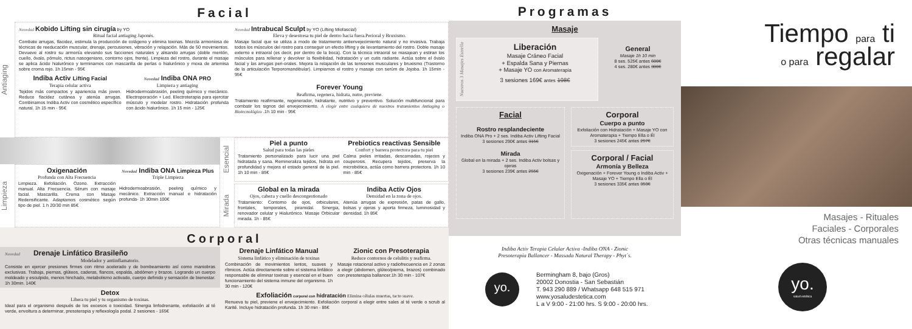Facial
Antiaging
Novedad Kobido Lifting sin cirugía by YO
Ritual facial antiaging Japonés.
Combate arrugas, flacidez, estimula la producción de colágeno y elimina toxinas. Mezcla armoniosa de técnicas de reeducación muscular, drenaje, percusiones, vibración y relajación. Más de 50 movimientos. Devueve al rostro su armonía elevando sus facciones naturales y alisando arrugas (doble mentón, cuello, óvalo, pómulo, rictus nasogeniano, contorno ojos, frente). Limpieza del rostro, durante el masaje se aplica ácido hialurónico y terminamos con mascarilla de perlas o hialurónico y moxa de artemisa sobre croma rojo. 1h 15min - 95€
Indiba Activ Lifting Facial
Terapia celular activa
Tejidos más compactos y apariencia más joven. Reduce flacidez cutánea y atenúa arrugas. Combinamos Indiba Activ con cosmético específico natural. 1h 15 min - 95€
Novedad Indiba ONA PRO
Limpieza y antiaging
Hidrodermoabrasión, peeling químico y mecánico. Electroporación + Led. Electroterapia para ejercitar músculo y modelar rostro. Hidratación profunda con ácido hialurónico. 1h 15 min - 125€
Novedad Intrabucal Sculpt by YO (Lifting Miofascial)
Eleva y desestresa tu piel de dentro hacia fuera.Perioral y Bruxismo.
Masaje facial que se utiliza a modo de tratamiento antienvejecimiento natural y no invasiva. Trabaja todos los músculos del rostro para conseguir un efecto lifting y de levantamiento del rostro. Doble masaje externo e intraoral (es decir, por dentro de la boca). Con la técnica intraoral se masajean y estiran los músculos para rellenar y devolver la flexibilidad, hidratación y un cutis radiante. Actúa sobre el óvalo facial y las arrugas peri-orales. Mejora la relajación de las tensiones musculares y bruxismo (Trastorno de la articulación Terporomandibular). Limpiamos el rostro y masaje con serúm de Jojoba. 1h 15min - 95€
Forever Young
Reafirma, regenera, hidrata, nutre, previene.
Tratamiento reafirmante, regenerador, hidratante, nutritivo y preventivo. Solución multifuncional para combatir los signos del envejecimiento. A elegir entre cualquiera de nuestros tratamientos Antiaging o Biotecnológico .1h 10 min - 95€
Limpieza
Oxigenación
Profunda con Alta Frecuencia
Limpieza. Exfoliación. Ozono. Extracción manual. Alta Frecuencia. Sérum con masaje facial. Mascarilla. Crema con Masaje Redensificante. Adaptamos cosmético según tipo de piel. 1 h 20/30 min 85€
Novedad Indiba ONA Limpieza Plus
Triple Limpieza
Hidrodermoabrasión, peeling químico y mecánico. Extracción manual e hidratación profunda- 1h 30min 100€
Esencial
Piel a punto
Salud para todas las pieles
Tratamiento personalizado para lucir una piel hidratada y sana. Remineraliza tejidos, hidrata en profundidad y mejora el estado general de la piel. 1h 10 min - 85€
Prebiotics reactivas Sensible
Confort y barrera protectora para tu piel
Calma pieles irritadas, descamadas, rojeces y couperosis. Recupera tejidos, preserva la microbiótica, actúa como barrera protectora. 1h 10 min - 85€
Mirada
Global en la mirada
Ojos, cabeza y cuello descongestionado
Tratamiento: Contorno de ojos, orbiculares, frontales, temporales, piramidal. Sinergia, renovador celular y Hialurónico. Masaje Orbicular mirada. 1h - 85€
Indiba Activ Ojos
Densidad en la zona de ojos.
Atenúa arrugas de expresión, patas de gallo, bolsas y ojeras y aporta firmeza, luminosidad y densidad. 1h 85€
Corporal
Novedad Drenaje Linfático Brasileño
Modelador y antiinflamatorio.
Consiste en ejercer presiones firmes con ritmo acelerado y de bombeamiento así como maniobras exclusivas. Trabaja, piernas, glúteos, caderas, flancos, espalda, abdómen y brazos. Logrando un cuerpo moldeado y esculpido, menos hinchado, metabolismo activado, cuerpo definido y sensación de bienestar. 1h 30min. 140€
Detox
Libera tu piel y tu organismo de toxinas.
Ideal para el organismo después de los excesos o toxicidad. Sinergia linfodrenante, exfoliación al té verde, envoltura a determinar, presoterapia y reflexología podal. 2 sesiones - 165€
Drenaje Linfático Manual
Sistema linfático y eliminación de toxinas
Combinación de movimientos lentos, suaves y rítmicos. Actúa directamente sobre el sistema linfático responsable de eliminar toxinas y esencial en el buen funcionamiento del sistema inmune del organismo. 1h 30 min - 120€
Zionic con Presoterapia
Reduce contornos de celulitis y reafirma.
Masaje rotacional activo y radiofrecuencia en 2 zonas a elegir (abdomen, glúteo/pierna, brazos) combinado con presoterapia ballancer.1h 30 min - 107€
Exfoliación corporal con hidratación Elimina células muertas, tacto suave.
Renueva tu piel, previene el envejecimiento. Exfoliación corporal a elegir entre sales al té verde o scrub al Karité. Incluye hidratación profunda. 1h 30 min - 85€
Programas
Masaje
Nuestros 3 Masajes Estrella
Liberación
Masaje Cráneo Facial
+ Espalda Sana y Piernas
+ Masaje YO con Aromaterapia
3 sesiones 169€ antes 198€
General
Masaje 1h 10 min
8 ses. 525€ antes 600€
4 ses. 280€ antes 300€
Facial
Rostro resplandeciente
Indiba ONA Pro + 2 ses. Indiba Activ Lifting Facial
3 sesiones 290€ antes 315€
Mirada
Global en la mirada + 2 ses. Indiba Activ bolsas y ojeras
3 sesiones 239€ antes 255€
Corporal
Cuerpo a punto
Exfoliación con Hidratación + Masaje YO con Aromaterapia + Tiempo Ella o Él
3 sesiones 245€ antes 257€
Corporal / Facial
Armonía y Belleza
Oxigenación + Forever Young o Indiba Activ + Masaje YO + Tiempo Ella o Él
3 sesiones 335€ antes 353€
Indiba Activ Terapia Celular Activa -Indiba ONA - Zionic
Presoterapia Ballancer - Massada Natural Therapy - Phyt´s.
yo.
Bermingham 8, bajo (Gros)
20002 Donostia - San Sebastián
T. 943 290 889 / Whatsapp 648 515 971
www.yosaludestetica.com
L a V 9:00 - 21:00 hrs. S 9:00 - 20:00 hrs.
Tiempo para ti
o para regalar
Masajes - Rituales
Faciales - Corporales
Otras técnicas manuales
yo.
salud estética